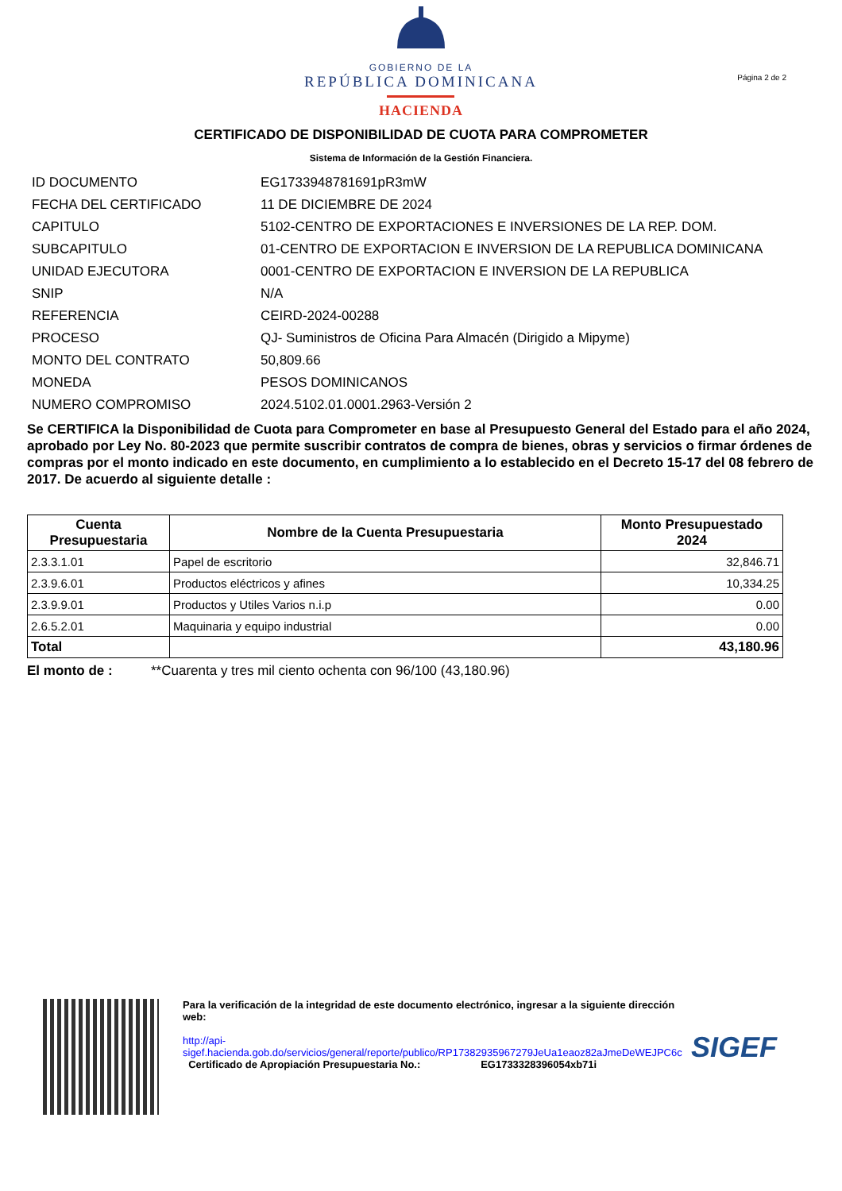GOBIERNO DE LA
REPÚBLICA DOMINICANA
HACIENDA
Página 2 de 2
CERTIFICADO DE DISPONIBILIDAD DE CUOTA PARA COMPROMETER
Sistema de Información de la Gestión Financiera.
ID DOCUMENTO EG1733948781691pR3mW
FECHA DEL CERTIFICADO 11 DE DICIEMBRE DE 2024
CAPITULO 5102-CENTRO DE EXPORTACIONES E INVERSIONES DE LA REP. DOM.
SUBCAPITULO 01-CENTRO DE EXPORTACION E INVERSION DE LA REPUBLICA DOMINICANA
UNIDAD EJECUTORA 0001-CENTRO DE EXPORTACION E INVERSION DE LA REPUBLICA
SNIP N/A
REFERENCIA CEIRD-2024-00288
PROCESO QJ- Suministros de Oficina Para Almacén (Dirigido a Mipyme)
MONTO DEL CONTRATO 50,809.66
MONEDA PESOS DOMINICANOS
NUMERO COMPROMISO 2024.5102.01.0001.2963-Versión 2
Se CERTIFICA la Disponibilidad de Cuota para Comprometer en base al Presupuesto General del Estado para el año 2024, aprobado por Ley No. 80-2023 que permite suscribir contratos de compra de bienes, obras y servicios o firmar órdenes de compras por el monto indicado en este documento, en cumplimiento a lo establecido en el Decreto 15-17 del 08 febrero de 2017. De acuerdo al siguiente detalle :
| Cuenta Presupuestaria | Nombre de la Cuenta Presupuestaria | Monto Presupuestado 2024 |
| --- | --- | --- |
| 2.3.3.1.01 | Papel de escritorio | 32,846.71 |
| 2.3.9.6.01 | Productos eléctricos y afines | 10,334.25 |
| 2.3.9.9.01 | Productos y Utiles Varios n.i.p | 0.00 |
| 2.6.5.2.01 | Maquinaria y equipo industrial | 0.00 |
| Total | | 43,180.96 |
El monto de : **Cuarenta y tres mil ciento ochenta con 96/100 (43,180.96)
Para la verificación de la integridad de este documento electrónico, ingresar a la siguiente dirección web:
http://api-sigef.hacienda.gob.do/servicios/general/reporte/publico/RP17382935967279JeUa1eaoz82aJmeDeWEJPC6c
Certificado de Apropiación Presupuestaria No.: EG1733328396054xb71i
SIGEF